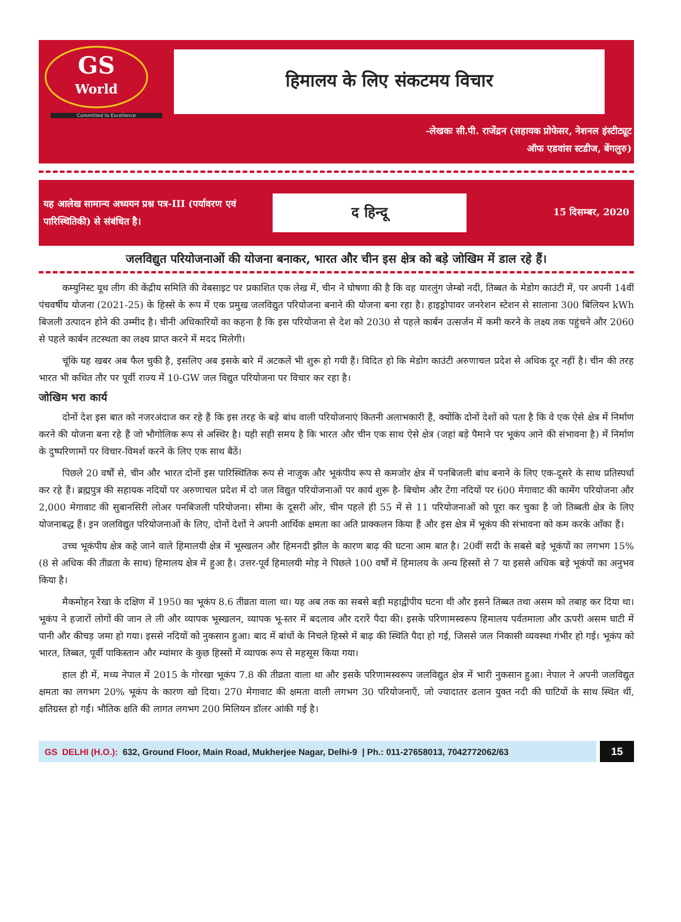GS
World
Committed to Excellence
हिमालय के लिए संकटमय विचार
-लेखकः सी.पी. राजेंद्रन (सहायक प्रोफेसर, नेशनल इंस्टीट्यूट
ऑफ एडवांस स्टडीज, बेंगलुरु)
यह आलेख सामान्य अध्ययन प्रश्न पत्र-III (पर्यावरण एवं पारिस्थितिकी) से संबंधित है।
द हिन्दू
15 दिसम्बर, 2020
जलविद्युत परियोजनाओं की योजना बनाकर, भारत और चीन इस क्षेत्र को बड़े जोखिम में डाल रहे हैं।
कम्युनिस्ट यूथ लीग की केंद्रीय समिति की वेबसाइट पर प्रकाशित एक लेख में, चीन ने घोषणा की है कि वह यारलुंग जेम्बो नदी, तिब्बत के मेडोग काउंटी में, पर अपनी 14वीं पंचवर्षीय योजना (2021-25) के हिस्से के रूप में एक प्रमुख जलविद्युत परियोजना बनाने की योजना बना रहा है। हाइड्रोपावर जनरेशन स्टेशन से सालाना 300 बिलियन kWh बिजली उत्पादन होने की उम्मीद है। चीनी अधिकारियों का कहना है कि इस परियोजना से देश को 2030 से पहले कार्बन उत्सर्जन में कमी करने के लक्ष्य तक पहुंचने और 2060 से पहले कार्बन तटस्थता का लक्ष्य प्राप्त करने में मदद मिलेगी।
चूंकि यह खबर अब फैल चुकी है, इसलिए अब इसके बारे में अटकलें भी शुरू हो गयी हैं। विदित हो कि मेडोग काउंटी अरुणाचल प्रदेश से अधिक दूर नहीं है। चीन की तरह भारत भी कथित तौर पर पूर्वी राज्य में 10-GW जल विद्युत परियोजना पर विचार कर रहा है।
जोखिम भरा कार्य
दोनों देश इस बात को नजरअंदाज कर रहे हैं कि इस तरह के बड़े बांध वाली परियोजनाएं कितनी अलाभकारी हैं, क्योंकि दोनों देशों को पता है कि वे एक ऐसे क्षेत्र में निर्माण करने की योजना बना रहे हैं जो भौगोलिक रूप से अस्थिर है। यही सही समय है कि भारत और चीन एक साथ ऐसे क्षेत्र (जहां बड़े पैमाने पर भूकंप आने की संभावना है) में निर्माण के दुष्परिणामों पर विचार-विमर्श करने के लिए एक साथ बैठें।
पिछले 20 वर्षों से, चीन और भारत दोनों इस पारिस्थितिक रूप से नाजुक और भूकंपीय रूप से कमजोर क्षेत्र में पनबिजली बांध बनाने के लिए एक-दूसरे के साथ प्रतिस्पर्धा कर रहे हैं। ब्रह्मपुत्र की सहायक नदियों पर अरुणाचल प्रदेश में दो जल विद्युत परियोजनाओं पर कार्य शुरू है- बिचोम और टेंगा नदियों पर 600 मेगावाट की कामेंग परियोजना और 2,000 मेगावाट की सुबानसिरी लोअर पनबिजली परियोजना। सीमा के दूसरी ओर, चीन पहले ही 55 में से 11 परियोजनाओं को पूरा कर चुका है जो तिब्बती क्षेत्र के लिए योजनाबद्ध हैं। इन जलविद्युत परियोजनाओं के लिए, दोनों देशों ने अपनी आर्थिक क्षमता का अति प्राक्कलन किया हैं और इस क्षेत्र में भूकंप की संभावना को कम करके आँका हैं।
उच्च भूकंपीय क्षेत्र कहे जाने वाले हिमालयी क्षेत्र में भूस्खलन और हिमनदी झील के कारण बाढ़ की घटना आम बात है। 20वीं सदी के सबसे बड़े भूकंपों का लगभग 15% (8 से अधिक की तीव्रता के साथ) हिमालय क्षेत्र में हुआ है। उत्तर-पूर्व हिमालयी मोड़ ने पिछले 100 वर्षों में हिमालय के अन्य हिस्सों से 7 या इससे अधिक बड़े भूकंपों का अनुभव किया है।
मैकमोहन रेखा के दक्षिण में 1950 का भूकंप 8.6 तीव्रता वाला था। यह अब तक का सबसे बड़ी महाद्वीपीय घटना थी और इसने तिब्बत तथा असम को तबाह कर दिया था। भूकंप ने हजारों लोगों की जान ले ली और व्यापक भूस्खलन, व्यापक भू-स्तर में बदलाव और दरारें पैदा की। इसके परिणामस्वरूप हिमालय पर्वतमाला और ऊपरी असम घाटी में पानी और कीचड़ जमा हो गया। इससे नदियों को नुकसान हुआ। बाद में बांधों के निचले हिस्से में बाढ़ की स्थिति पैदा हो गई, जिससे जल निकासी व्यवस्था गंभीर हो गई। भूकंप को भारत, तिब्बत, पूर्वी पाकिस्तान और म्यांमार के कुछ हिस्सों में व्यापक रूप से महसूस किया गया।
हाल ही में, मध्य नेपाल में 2015 के गोरखा भूकंप 7.8 की तीव्रता वाला था और इसके परिणामस्वरूप जलविद्युत क्षेत्र में भारी नुकसान हुआ। नेपाल ने अपनी जलविद्युत क्षमता का लगभग 20% भूकंप के कारण खो दिया। 270 मेगावाट की क्षमता वाली लगभग 30 परियोजनाएँ, जो ज्यादातर ढलान युक्त नदी की घाटियों के साथ स्थित थीं, क्षतिग्रस्त हो गईं। भौतिक क्षति की लागत लगभग 200 मिलियन डॉलर आंकी गई है।
GS DELHI (H.O.): 632, Ground Floor, Main Road, Mukherjee Nagar, Delhi-9 | Ph.: 011-27658013, 7042772062/63
15